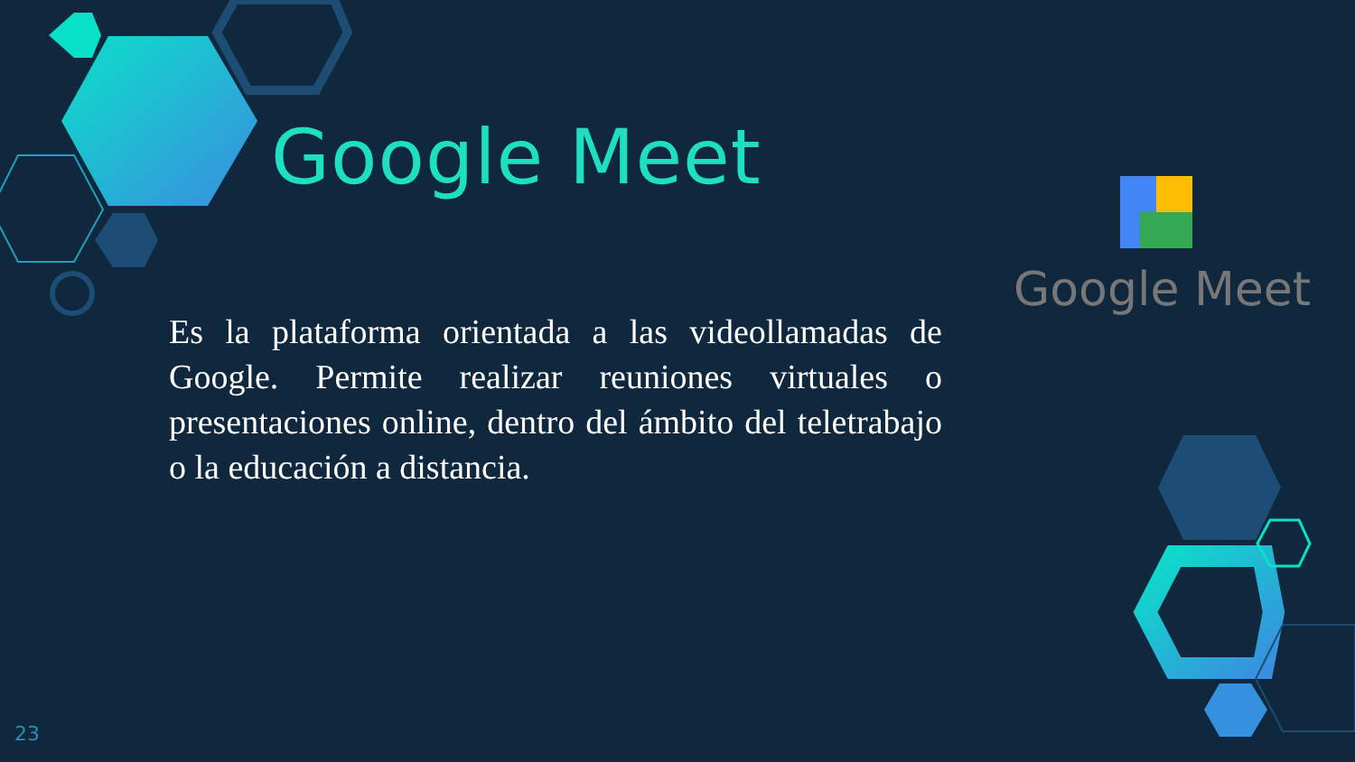Google Meet
Es la plataforma orientada a las videollamadas de Google. Permite realizar reuniones virtuales o presentaciones online, dentro del ámbito del teletrabajo o la educación a distancia.
Google Meet
23